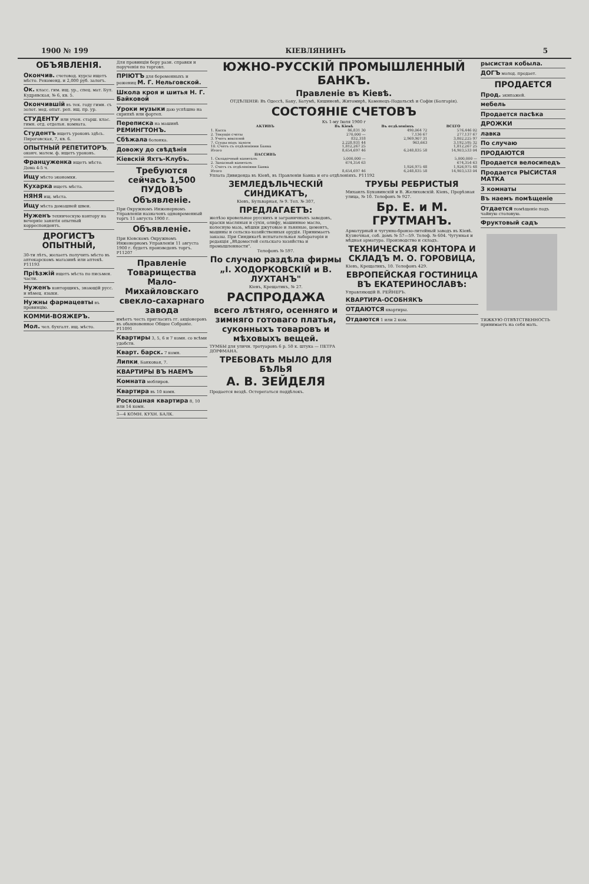1900 № 199 КІЕВЛЯНИНЪ 5
ОБЪЯВЛЕНІЯ.
Окончив. счетовод. курсы ищетъ мѣсто. Рекоменд. и 2,000 руб. залогъ.
Ок. класс. гим. ищ. ур., спец. мат. Бул. Кудрявская, № 6, кв. 5.
Окончившій въ тек. году гимн. съ золот. мед. опыт. реп. ищ. пр. ур.
СТУДЕНТУ или учен. старш. клас. гимн. отд. отдельн. комната.
Студентъ ищетъ уроковъ здѣсь. Пироговская, 7, кв. 6.
ОПЫТНЫЙ РЕПЕТИТОРЪ, оконч. матем. ф. ищетъ уроковъ.
Француженка ищетъ мѣсто. Дома 4-5 ч.
Ищу мѣсто экономки.
Кухарка ищетъ мѣста.
НЯНЯ ищ. мѣста.
Ищу мѣста домашней швеи.
Нуженъ техническую контору на вечерніе занятія опытный корреспондентъ.
ДРОГИСТЪ ОПЫТНЫЙ,
30-ти лѣтъ, желаетъ получить мѣсто въ аптекарскомъ магазинѣ или аптекѣ. Р11193
Пріѣзжій ищетъ мѣста по письмен. части.
Нуженъ конторщикъ, знающій русс. и нѣмец. языки.
Нужны фармацевты въ провинцію.
КОММИ-ВОЯЖЕРЪ.
Мол. чел. бухгалт. ищ. мѣсто.
Для провинціи беру разн. справки и порученія по торговл.
ПРІЮТЪ для беременныхъ и рожениц М. Г. Нельговской.
Школа кроя и шитья Н. Г. Байковой
Уроки музыки даю успѣшно на скрипкѣ или фортеп.
Переписка на машинѣ РЕМИНГТОНЪ.
Сбѣжала болонка.
Довожу до свѣдѣнія
Кіевскій Яхтъ-Клубъ.
Требуются сейчасъ 1,500 ПУДОВЪ
Объявленіе.
При Окружномъ Инженерномъ Управленіи назначенъ одновременный торгъ 11 августа 1900 г.
Объявленіе.
При Кіевскомъ Окружномъ Инженерномъ Управленіи 11 августа 1900 г. будетъ произведенъ торгъ. Р11207
Правленіе Товарищества Мало-Михайловскаго свекло-сахарнаго завода
имѣетъ честь пригласить гг. акціонеровъ въ обыкновенное Общее Собраніе. Р11091
Квартиры 3, 5, 6 и 7 комн. со всѣми удобств.
Кварт. барск. 7 комн.
Липки, Банковая, 7.
КВАРТИРЫ ВЪ НАЕМЪ
Комната меблиров.
Квартира въ 10 комн.
Роскошная квартира 8, 10 или 14 комн.
3—4 КОМН. КУХН. БАЛК.
ЮЖНО-РУССКІЙ ПРОМЫШЛЕННЫЙ БАНКЪ.
Правленіе въ Кіевѣ.
ОТДѢЛЕНІЯ: Въ Одессѣ, Баку, Батумѣ, Кишиневѣ, Житомирѣ, Каменецъ-Подольскѣ и Софіи (Болгарія).
СОСТОЯНІЕ СЧЕТОВЪ
Къ 1-му Іюля 1900 г
| АКТИВЪ | Въ Кіевѣ | Въ отдѣленіяхъ | ВСЕГО |
| --- | --- | --- | --- |
| 1. Касса | 86,831 30 | 490,064 72 | 576,446 02 |
| 2. Текущіе счеты | 270,000 — | 7,136 67 | 277,137 67 |
| 3. Учетъ векселей | 832,318 | 2,969,907 31 | 3,802,225 97 |
| 7. Ссуды подъ залоги | 2,228,931 44 | 963,663 | 3,192,595 32 |
| 10. Счетъ съ отдѣленіями Банка | 1,812,267 25 | | 1,812,267 25 |
| Итого | 8,654,697 46 | 6,248,835 58 | 14,903,533 04 |
| ПАССИВЪ | | | |
| 1. Складочный капиталъ | 5,000,000 — | | 5,000,000 — |
| 2. Запасный капиталъ | 674,354 63 | | 674,354 63 |
| 7. Счетъ съ отдѣленіями Банка | | 1,926,975 48 | 1,926,975 48 |
| Итого | 8,654,697 46 | 6,248,835 58 | 14,903,533 04 |
Уплата Дивиденда въ Кіевѣ, въ Правленіи Банка и его отдѣленіяхъ. Р11192
ЗЕМЛЕДѢЛЬЧЕСКІЙ СИНДИКАТЪ,
Кіевъ, Бульварная, № 9. Тел. № 307,
ПРЕДЛАГАЕТЪ:
желѣзо кровельное русскихъ и заграничныхъ заводовъ, краски масляныя и сухія, олифу, машинное масло, колесную мазь, мѣшки джутовые и льняные, цементъ, машины и сельско-хозяйственныя орудія. Принимаетъ заказы. При Синдикатѣ испытательная лабораторія и редакція „Вѣдомостей сельскаго хозяйства и промышленности".
Телефонъ № 597.
По случаю раздѣла фирмы „І. ХОДОРКОВСКІЙ и В. ЛУХТАНЪ"
Кіевъ, Крещатикъ, № 27.
РАСПРОДАЖА
всего лѣтняго, осенняго и зимняго готоваго платья, суконныхъ товаровъ и мѣховыхъ вещей.
ТУМБЫ для уличн. тротуаровъ 6 р. 50 к. штука — ПЕТРА ДОРФМАНА.
ТРЕБОВАТЬ МЫЛО ДЛЯ БѢЛЬЯ
А. В. ЗЕЙДЕЛЯ
Продается вездѣ. Остерегаться поддѣлокъ.
ТРУБЫ РЕБРИСТЫЯ
Михаилъ Буковинскій и В. Желиховскій. Кіевъ, Прорѣзная улица, № 10. Телефонъ № 927.
Бр. Е. и М. ГРУТМАНЪ.
Арматурный и чугунно-бронзо-литейный заводъ въ Кіевѣ. Кузнечная, соб. домъ № 57—59. Телеф. № 604. Чугунная и мѣдная арматура. Производство и складъ.
ТЕХНИЧЕСКАЯ КОНТОРА И СКЛАДЪ М. О. ГОРОВИЦА,
Кіевъ, Крещатикъ, 10. Телефонъ 429.
ЕВРОПЕЙСКАЯ ГОСТИНИЦА ВЪ ЕКАТЕРИНОСЛАВѢ:
Управляющій В. РЕЙНЕРЪ.
КВАРТИРА-ОСОБНЯКЪ
ОТДАЮТСЯ квартиры.
Отдаются 1 или 2 ком.
рысистая кобыла.
ДОГЪ молод. продает.
ПРОДАЕТСЯ
Прод. экипажей.
мебель
Продается пасѣка
ДРОЖКИ
лавка
По случаю
ПРОДАЮТСЯ
Продается велосипедъ
Продается РЫСИСТАЯ МАТКА
3 комнаты
Въ наемъ помѣщеніе
Отдается помѣщеніе подъ чайную столовую.
Фруктовый садъ
ТЯЖКУЮ ОТВѢТСТВЕННОСТЬ принимаетъ на себя мать.